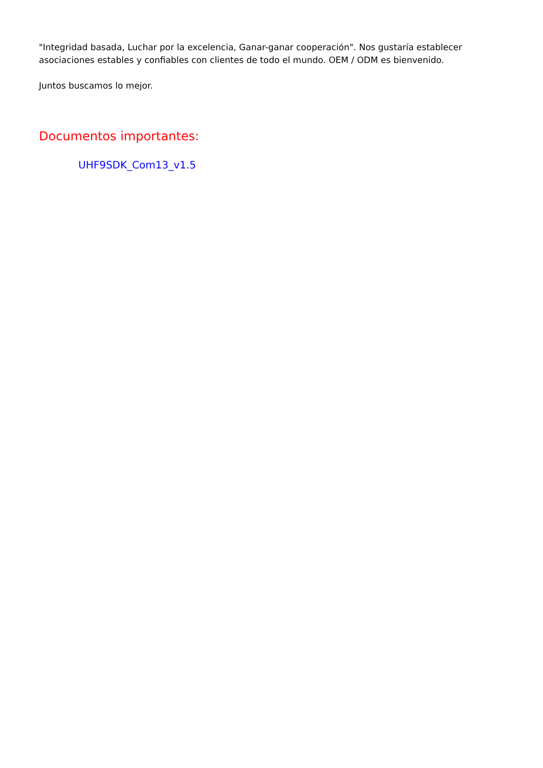"Integridad basada, Luchar por la excelencia, Ganar-ganar cooperación". Nos gustaría establecer asociaciones estables y confiables con clientes de todo el mundo. OEM / ODM es bienvenido.
Juntos buscamos lo mejor.
Documentos importantes:
UHF9SDK_Com13_v1.5